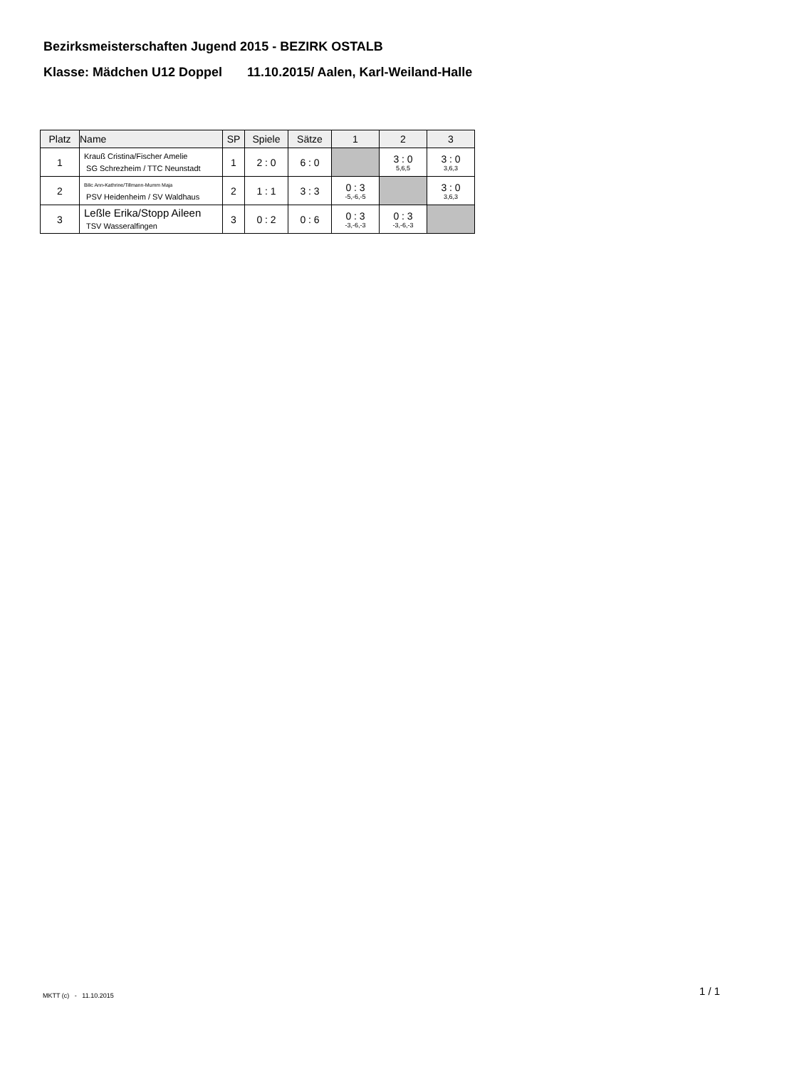Bezirksmeisterschaften Jugend 2015 - BEZIRK OSTALB
Klasse: Mädchen U12 Doppel 11.10.2015/ Aalen, Karl-Weiland-Halle
| Platz | Name | SP | Spiele | Sätze | 1 | 2 | 3 |
| --- | --- | --- | --- | --- | --- | --- | --- |
| 1 | Krauß Cristina/Fischer Amelie SG Schrezheim / TTC Neunstadt | 1 | 2 : 0 | 6 : 0 | | 3 : 0 5,6,5 | 3 : 0 3,6,3 |
| 2 | Bilic Ann-Kathrine/Tillmann-Mumm Maja PSV Heidenheim / SV Waldhaus | 2 | 1 : 1 | 3 : 3 | 0 : 3 -5,-6,-5 | | 3 : 0 3,6,3 |
| 3 | Leßle Erika/Stopp Aileen TSV Wasseralfingen | 3 | 0 : 2 | 0 : 6 | 0 : 3 -3,-6,-3 | 0 : 3 -3,-6,-3 | |
MKTT (c) - 11.10.2015 1 / 1